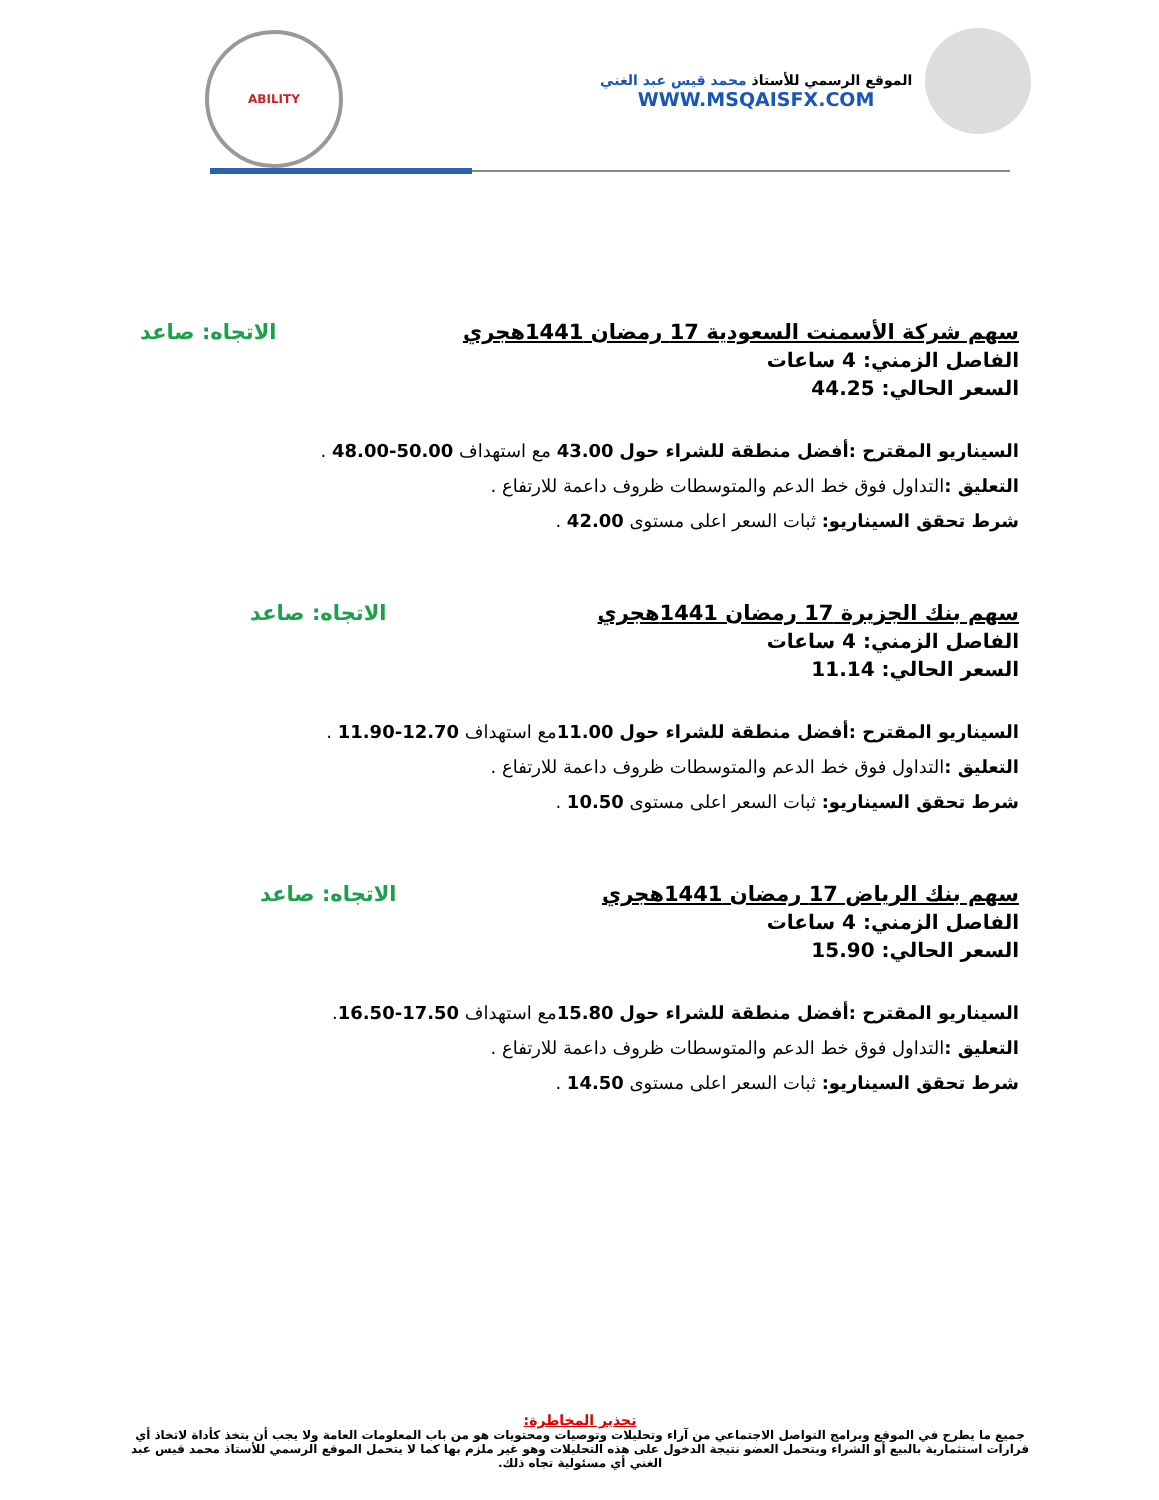الموقع الرسمي للأستاذ محمد قيس عبد الغني
WWW.MSQAISFX.COM
ABILITY
سهم شركة الأسمنت السعودية 17 رمضان 1441هجري الاتجاه: صاعد
الفاصل الزمني: 4 ساعات
السعر الحالي: 44.25
السيناريو المقترح :أفضل منطقة للشراء حول 43.00 مع استهداف 50.00-48.00 .
التعليق : التداول فوق خط الدعم والمتوسطات ظروف داعمة للارتفاع .
شرط تحقق السيناريو: ثبات السعر اعلى مستوى 42.00 .
سهم بنك الجزيرة 17 رمضان 1441هجري الاتجاه: صاعد
الفاصل الزمني: 4 ساعات
السعر الحالي: 11.14
السيناريو المقترح :أفضل منطقة للشراء حول 11.00مع استهداف 12.70-11.90 .
التعليق : التداول فوق خط الدعم والمتوسطات ظروف داعمة للارتفاع .
شرط تحقق السيناريو: ثبات السعر اعلى مستوى 10.50 .
سهم بنك الرياض 17 رمضان 1441هجري الاتجاه: صاعد
الفاصل الزمني: 4 ساعات
السعر الحالي: 15.90
السيناريو المقترح :أفضل منطقة للشراء حول 15.80مع استهداف 17.50-16.50.
التعليق : التداول فوق خط الدعم والمتوسطات ظروف داعمة للارتفاع .
شرط تحقق السيناريو: ثبات السعر اعلى مستوى 14.50 .
تحذير المخاطرة:
جميع ما يطرح في الموقع وبرامج التواصل الاجتماعي من آراء وتحليلات وتوصيات ومحتويات هو من باب المعلومات العامة ولا يجب أن يتخذ كأداة لاتخاذ أي قرارات استثمارية بالبيع أو الشراء ويتحمل العضو نتيجة الدخول على هذه التحليلات وهو غير ملزم بها كما لا يتحمل الموقع الرسمي للأستاذ محمد قيس عبد الغني أي مسئولية تجاه ذلك.